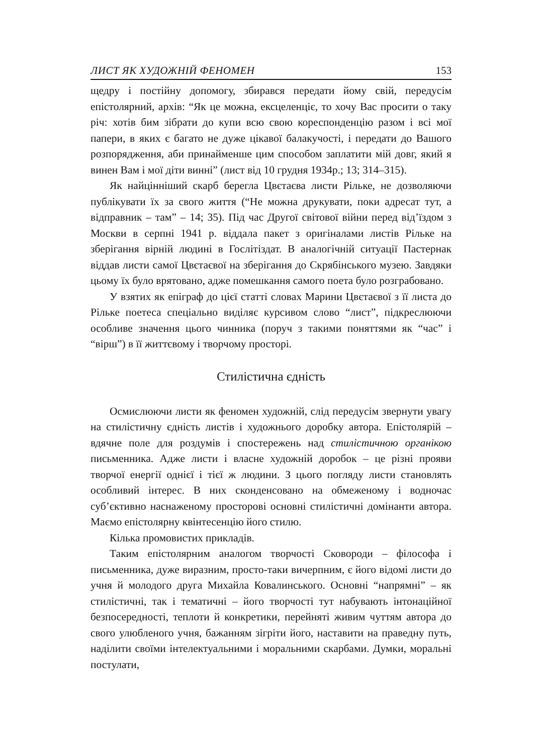ЛИСТ ЯК ХУДОЖНІЙ ФЕНОМЕН 153
щедру і постійну допомогу, збирався передати йому свій, передусім епістолярний, архів: “Як це можна, ексцеленціє, то хочу Вас просити о таку річ: хотів бим зібрати до купи всю свою кореспонденцію разом і всі мої папери, в яких є багато не дуже цікавої балакучості, і передати до Вашого розпорядження, аби принайменше цим способом заплатити мій довг, який я винен Вам і мої діти винні” (лист від 10 грудня 1934р.; 13; 314–315).
Як найцінніший скарб берегла Цвєтаєва листи Рільке, не дозволяючи публікувати їх за свого життя (“Не можна друкувати, поки адресат тут, а відправник – там” – 14; 35). Під час Другої світової війни перед від’їздом з Москви в серпні 1941 р. віддала пакет з оригіналами листів Рільке на зберігання вірній людині в Гослітіздат. В аналогічній ситуації Пастернак віддав листи самої Цвєтаєвої на зберігання до Скрябінського музею. Завдяки цьому їх було врятовано, адже помешкання самого поета було розграбовано.
У взятих як епіграф до цієї статті словах Марини Цвєтаєвої з її листа до Рільке поетеса спеціально виділяє курсивом слово “лист”, підкреслюючи особливе значення цього чинника (поруч з такими поняттями як “час” і “вірш”) в її життєвому і творчому просторі.
Стилістична єдність
Осмислюючи листи як феномен художній, слід передусім звернути увагу на стилістичну єдність листів і художнього доробку автора. Епістолярій – вдячне поле для роздумів і спостережень над стилістичною органікою письменника. Адже листи і власне художній доробок – це різні прояви творчої енергії однієї і тієї ж людини. З цього погляду листи становлять особливий інтерес. В них сконденсовано на обмеженому і водночас суб’єктивно наснаженому просторові основні стилістичні домінанти автора. Маємо епістолярну квінтесенцію його стилю.
Кілька промовистих прикладів.
Таким епістолярним аналогом творчості Сковороди – філософа і письменника, дуже виразним, просто-таки вичерпним, є його відомі листи до учня й молодого друга Михайла Ковалинського. Основні “напрямні” – як стилістичні, так і тематичні – його творчості тут набувають інтонаційної безпосередності, теплоти й конкретики, перейняті живим чуттям автора до свого улюбленого учня, бажанням зігріти його, наставити на праведну путь, наділити своїми інтелектуальними і моральними скарбами. Думки, моральні постулати,